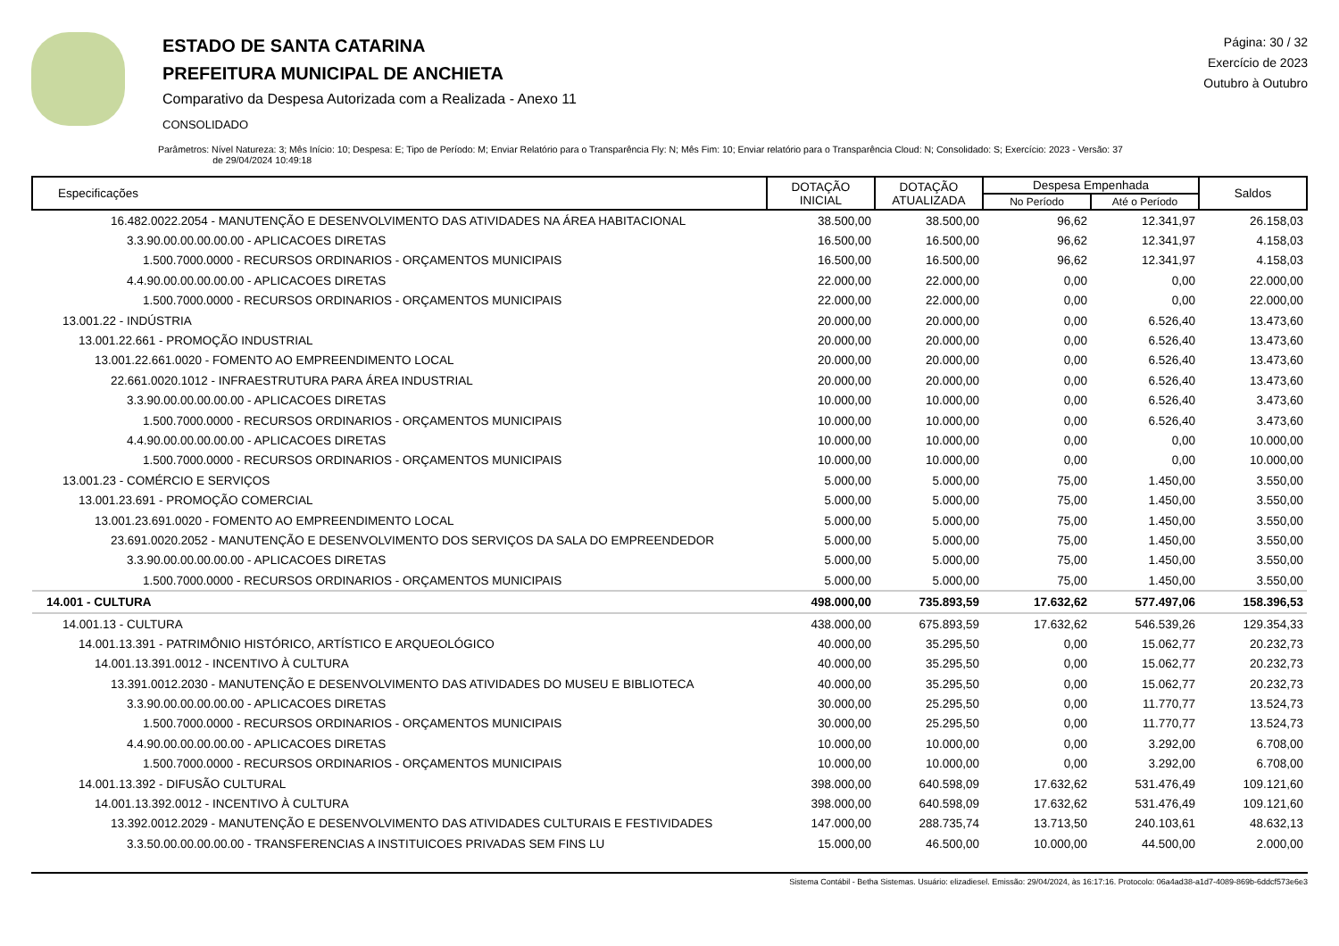ESTADO DE SANTA CATARINA
PREFEITURA MUNICIPAL DE ANCHIETA
Comparativo da Despesa Autorizada com a Realizada - Anexo 11
CONSOLIDADO
Página: 30 / 32
Exercício de 2023
Outubro à Outubro
Parâmetros: Nível Natureza: 3; Mês Início: 10; Despesa: E; Tipo de Período: M; Enviar Relatório para o Transparência Fly: N; Mês Fim: 10; Enviar relatório para o Transparência Cloud: N; Consolidado: S; Exercício: 2023 - Versão: 37
de 29/04/2024 10:49:18
| Especificações | DOTAÇÃO INICIAL | DOTAÇÃO ATUALIZADA | Despesa Empenhada | | Saldos |
| --- | --- | --- | --- | --- | --- |
| | | | No Período | Até o Período | |
| 16.482.0022.2054 - MANUTENÇÃO E DESENVOLVIMENTO DAS ATIVIDADES NA ÁREA HABITACIONAL | 38.500,00 | 38.500,00 | 96,62 | 12.341,97 | 26.158,03 |
| 3.3.90.00.00.00.00.00 - APLICACOES DIRETAS | 16.500,00 | 16.500,00 | 96,62 | 12.341,97 | 4.158,03 |
| 1.500.7000.0000 - RECURSOS ORDINARIOS - ORÇAMENTOS MUNICIPAIS | 16.500,00 | 16.500,00 | 96,62 | 12.341,97 | 4.158,03 |
| 4.4.90.00.00.00.00.00 - APLICACOES DIRETAS | 22.000,00 | 22.000,00 | 0,00 | 0,00 | 22.000,00 |
| 1.500.7000.0000 - RECURSOS ORDINARIOS - ORÇAMENTOS MUNICIPAIS | 22.000,00 | 22.000,00 | 0,00 | 0,00 | 22.000,00 |
| 13.001.22 - INDÚSTRIA | 20.000,00 | 20.000,00 | 0,00 | 6.526,40 | 13.473,60 |
| 13.001.22.661 - PROMOÇÃO INDUSTRIAL | 20.000,00 | 20.000,00 | 0,00 | 6.526,40 | 13.473,60 |
| 13.001.22.661.0020 - FOMENTO AO EMPREENDIMENTO LOCAL | 20.000,00 | 20.000,00 | 0,00 | 6.526,40 | 13.473,60 |
| 22.661.0020.1012 - INFRAESTRUTURA PARA ÁREA INDUSTRIAL | 20.000,00 | 20.000,00 | 0,00 | 6.526,40 | 13.473,60 |
| 3.3.90.00.00.00.00.00 - APLICACOES DIRETAS | 10.000,00 | 10.000,00 | 0,00 | 6.526,40 | 3.473,60 |
| 1.500.7000.0000 - RECURSOS ORDINARIOS - ORÇAMENTOS MUNICIPAIS | 10.000,00 | 10.000,00 | 0,00 | 6.526,40 | 3.473,60 |
| 4.4.90.00.00.00.00.00 - APLICACOES DIRETAS | 10.000,00 | 10.000,00 | 0,00 | 0,00 | 10.000,00 |
| 1.500.7000.0000 - RECURSOS ORDINARIOS - ORÇAMENTOS MUNICIPAIS | 10.000,00 | 10.000,00 | 0,00 | 0,00 | 10.000,00 |
| 13.001.23 - COMÉRCIO E SERVIÇOS | 5.000,00 | 5.000,00 | 75,00 | 1.450,00 | 3.550,00 |
| 13.001.23.691 - PROMOÇÃO COMERCIAL | 5.000,00 | 5.000,00 | 75,00 | 1.450,00 | 3.550,00 |
| 13.001.23.691.0020 - FOMENTO AO EMPREENDIMENTO LOCAL | 5.000,00 | 5.000,00 | 75,00 | 1.450,00 | 3.550,00 |
| 23.691.0020.2052 - MANUTENÇÃO E DESENVOLVIMENTO DOS SERVIÇOS DA SALA DO EMPREENDEDOR | 5.000,00 | 5.000,00 | 75,00 | 1.450,00 | 3.550,00 |
| 3.3.90.00.00.00.00.00 - APLICACOES DIRETAS | 5.000,00 | 5.000,00 | 75,00 | 1.450,00 | 3.550,00 |
| 1.500.7000.0000 - RECURSOS ORDINARIOS - ORÇAMENTOS MUNICIPAIS | 5.000,00 | 5.000,00 | 75,00 | 1.450,00 | 3.550,00 |
| 14.001 - CULTURA | 498.000,00 | 735.893,59 | 17.632,62 | 577.497,06 | 158.396,53 |
| 14.001.13 - CULTURA | 438.000,00 | 675.893,59 | 17.632,62 | 546.539,26 | 129.354,33 |
| 14.001.13.391 - PATRIMÔNIO HISTÓRICO, ARTÍSTICO E ARQUEOLÓGICO | 40.000,00 | 35.295,50 | 0,00 | 15.062,77 | 20.232,73 |
| 14.001.13.391.0012 - INCENTIVO À CULTURA | 40.000,00 | 35.295,50 | 0,00 | 15.062,77 | 20.232,73 |
| 13.391.0012.2030 - MANUTENÇÃO E DESENVOLVIMENTO DAS ATIVIDADES DO MUSEU E BIBLIOTECA | 40.000,00 | 35.295,50 | 0,00 | 15.062,77 | 20.232,73 |
| 3.3.90.00.00.00.00.00 - APLICACOES DIRETAS | 30.000,00 | 25.295,50 | 0,00 | 11.770,77 | 13.524,73 |
| 1.500.7000.0000 - RECURSOS ORDINARIOS - ORÇAMENTOS MUNICIPAIS | 30.000,00 | 25.295,50 | 0,00 | 11.770,77 | 13.524,73 |
| 4.4.90.00.00.00.00.00 - APLICACOES DIRETAS | 10.000,00 | 10.000,00 | 0,00 | 3.292,00 | 6.708,00 |
| 1.500.7000.0000 - RECURSOS ORDINARIOS - ORÇAMENTOS MUNICIPAIS | 10.000,00 | 10.000,00 | 0,00 | 3.292,00 | 6.708,00 |
| 14.001.13.392 - DIFUSÃO CULTURAL | 398.000,00 | 640.598,09 | 17.632,62 | 531.476,49 | 109.121,60 |
| 14.001.13.392.0012 - INCENTIVO À CULTURA | 398.000,00 | 640.598,09 | 17.632,62 | 531.476,49 | 109.121,60 |
| 13.392.0012.2029 - MANUTENÇÃO E DESENVOLVIMENTO DAS ATIVIDADES CULTURAIS E FESTIVIDADES | 147.000,00 | 288.735,74 | 13.713,50 | 240.103,61 | 48.632,13 |
| 3.3.50.00.00.00.00.00 - TRANSFERENCIAS A INSTITUICOES PRIVADAS SEM FINS LU | 15.000,00 | 46.500,00 | 10.000,00 | 44.500,00 | 2.000,00 |
Sistema Contábil - Betha Sistemas. Usuário: elizadiesel. Emissão: 29/04/2024, às 16:17:16. Protocolo: 06a4ad38-a1d7-4089-869b-6ddcf573e6e3